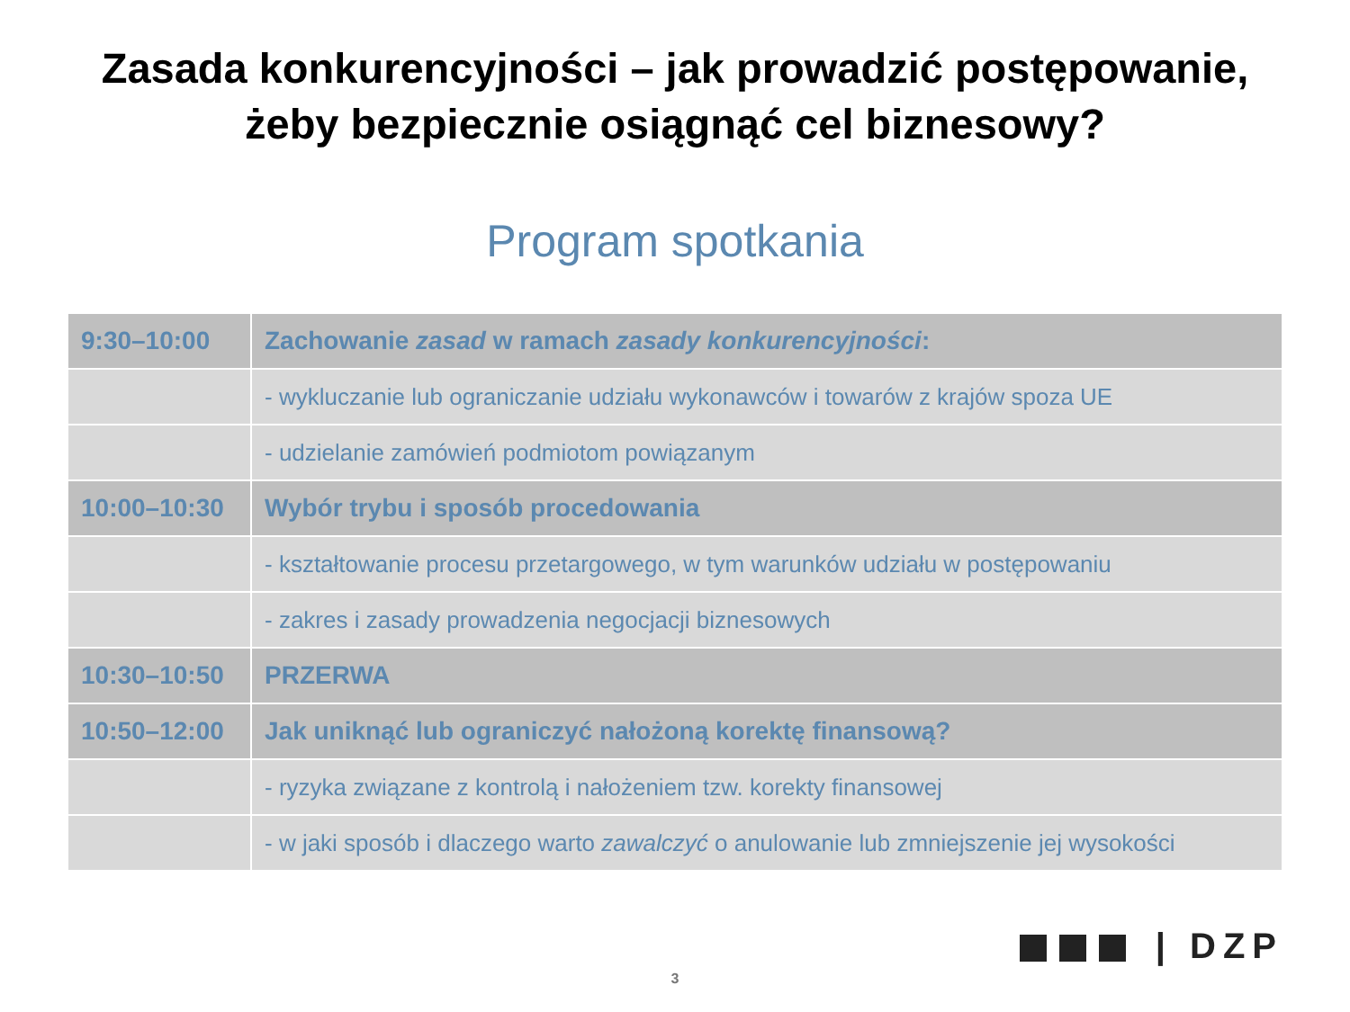Zasada konkurencyjności – jak prowadzić postępowanie,
żeby bezpiecznie osiągnąć cel biznesowy?
Program spotkania
| 9:30–10:00 | Zachowanie zasad w ramach zasady konkurencyjności : |
| | - wykluczanie lub ograniczanie udziału wykonawców i towarów z krajów spoza UE |
| | - udzielanie zamówień podmiotom powiązanym |
| 10:00–10:30 | Wybór trybu i sposób procedowania |
| | - kształtowanie procesu przetargowego, w tym warunków udziału w postępowaniu |
| | - zakres i zasady prowadzenia negocjacji biznesowych |
| 10:30–10:50 | PRZERWA |
| 10:50–12:00 | Jak uniknąć lub ograniczyć nałożoną korektę finansową? |
| | - ryzyka związane z kontrolą i nałożeniem tzw. korekty finansowej |
| | - w jaki sposób i dlaczego warto zawalczyć o anulowanie lub zmniejszenie jej wysokości |
| DZP
3